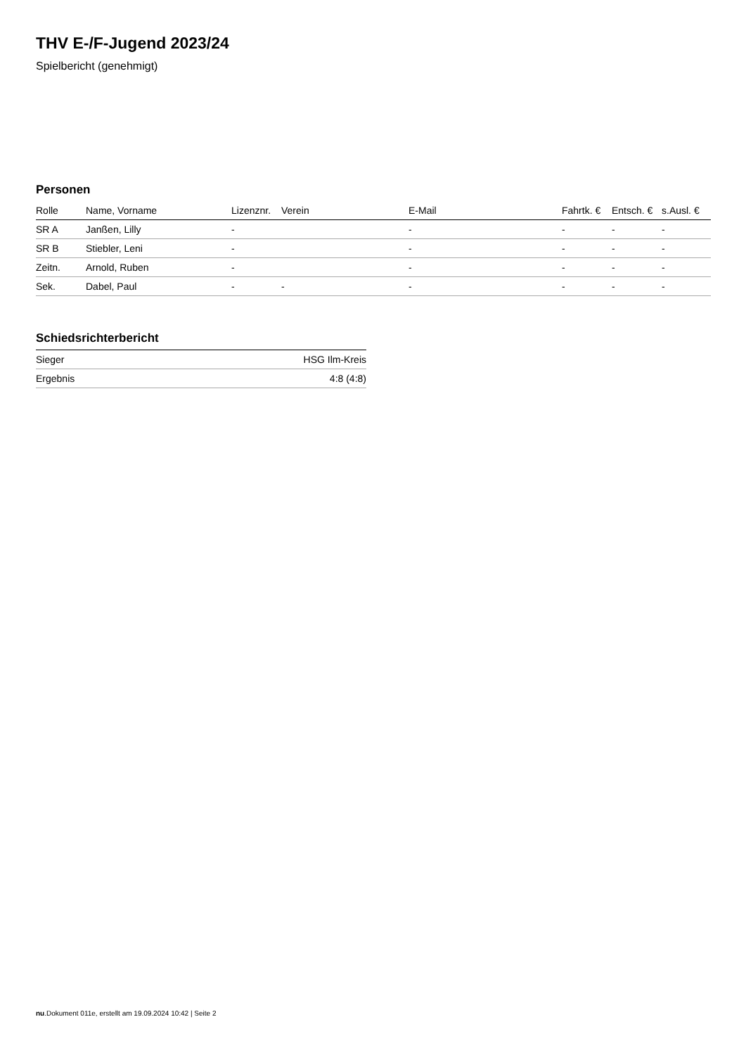THV E-/F-Jugend 2023/24
Spielbericht (genehmigt)
Personen
| Rolle | Name, Vorname | Lizenznr. | Verein | E-Mail | Fahrtk. € | Entsch. € | s.Ausl. € |
| --- | --- | --- | --- | --- | --- | --- | --- |
| SR A | Janßen, Lilly | - | | - | - | - | - |
| SR B | Stiebler, Leni | - | | - | - | - | - |
| Zeitn. | Arnold, Ruben | - | | - | - | - | - |
| Sek. | Dabel, Paul | - | - | - | - | - | - |
Schiedsrichterbericht
| Sieger | HSG Ilm-Kreis |
| Ergebnis | 4:8 (4:8) |
nu.Dokument 011e, erstellt am 19.09.2024 10:42 | Seite 2